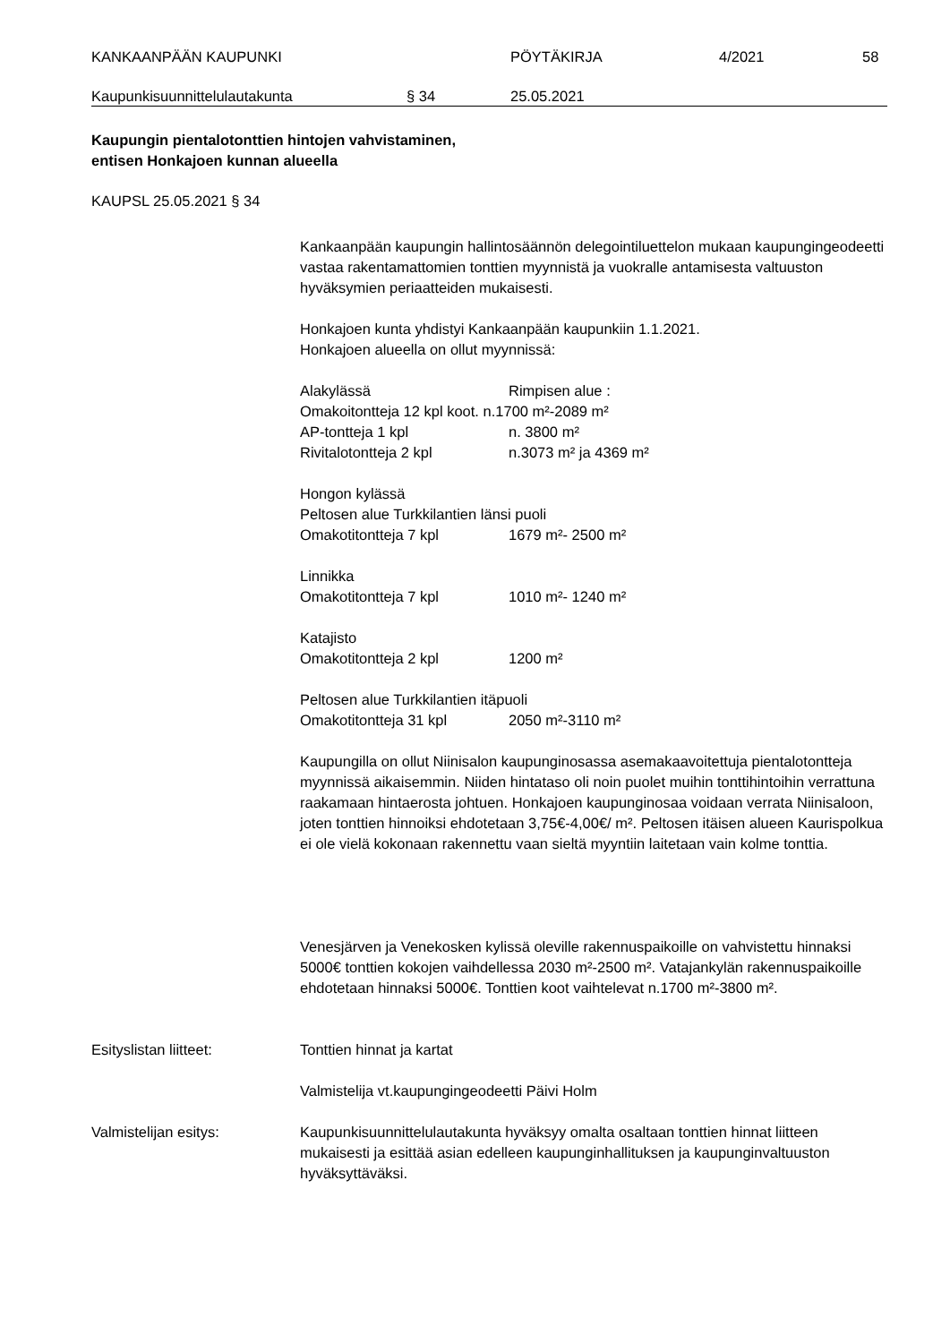KANKAANPÄÄN KAUPUNKI PÖYTÄKIRJA 4/2021 58
Kaupunkisuunnittelulautakunta § 34 25.05.2021
Kaupungin pientalotonttien hintojen vahvistaminen,
entisen Honkajoen kunnan alueella
KAUPSL 25.05.2021 § 34
Kankaanpään kaupungin hallintosäännön delegointiluettelon mukaan kaupungingeodeetti vastaa rakentamattomien tonttien myynnistä ja vuokralle antamisesta valtuuston hyväksymien periaatteiden mukaisesti.
Honkajoen kunta yhdistyi Kankaanpään kaupunkiin 1.1.2021.
Honkajoen alueella on ollut myynnissä:
Alakylässä Rimpisen alue :
Omakoitontteja 12 kpl koot. n.1700 m²-2089 m²
AP-tontteja 1 kpl n. 3800 m²
Rivitalotontteja 2 kpl n.3073 m² ja 4369 m²
Hongon kylässä
Peltosen alue Turkkilantien länsi puoli
Omakotitontteja 7 kpl 1679 m²- 2500 m²
Linnikka
Omakotitontteja 7 kpl 1010 m²- 1240 m²
Katajisto
Omakotitontteja 2 kpl 1200 m²
Peltosen alue Turkkilantien itäpuoli
Omakotitontteja 31 kpl 2050 m²-3110 m²
Kaupungilla on ollut Niinisalon kaupunginosassa asemakaavoitettuja pientalotontteja myynnissä aikaisemmin. Niiden hintataso oli noin puolet muihin tonttihintoihin verrattuna raakamaan hintaerosta johtuen. Honkajoen kaupunginosaa voidaan verrata Niinisaloon, joten tonttien hinnoiksi ehdotetaan 3,75€-4,00€/ m². Peltosen itäisen alueen Kaurispolkua ei ole vielä kokonaan rakennettu vaan sieltä myyntiin laitetaan vain kolme tonttia.
Venesjärven ja Venekosken kylissä oleville rakennuspaikoille on vahvistettu hinnaksi 5000€ tonttien kokojen vaihdellessa 2030 m²-2500 m². Vatajankylän rakennuspaikoille ehdotetaan hinnaksi 5000€. Tonttien koot vaihtelevat n.1700 m²-3800 m².
Esityslistan liitteet: Tonttien hinnat ja kartat
Valmistelija vt.kaupungingeodeetti Päivi Holm
Valmistelijan esitys: Kaupunkisuunnittelulautakunta hyväksyy omalta osaltaan tonttien hinnat liitteen mukaisesti ja esittää asian edelleen kaupunginhallituksen ja kaupunginvaltuuston hyväksyttäväksi.